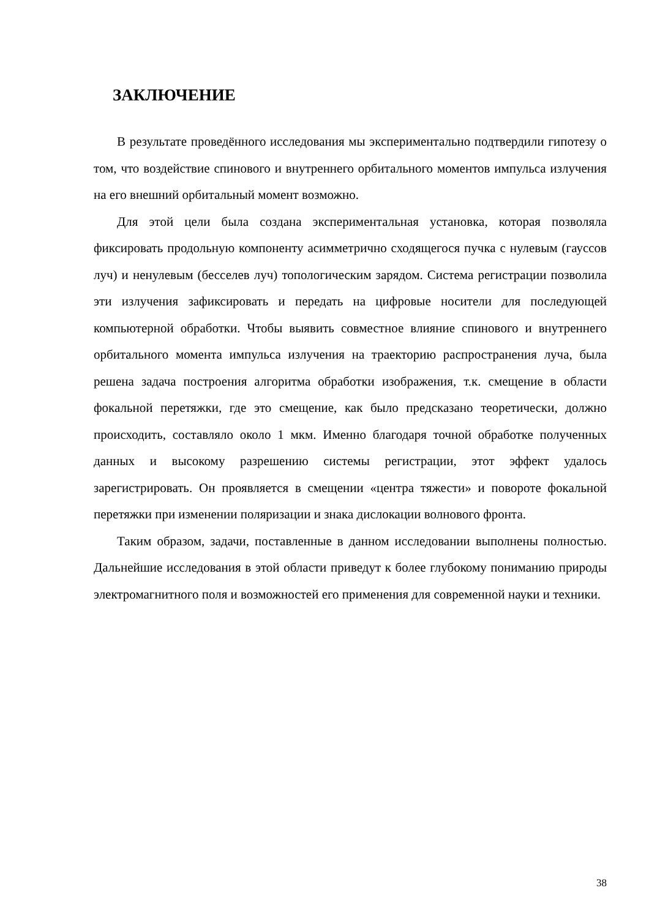ЗАКЛЮЧЕНИЕ
В результате проведённого исследования мы экспериментально подтвердили гипотезу о том, что воздействие спинового и внутреннего орбитального моментов импульса излучения на его внешний орбитальный момент возможно.
Для этой цели была создана экспериментальная установка, которая позволяла фиксировать продольную компоненту асимметрично сходящегося пучка с нулевым (гауссов луч) и ненулевым (бесселев луч) топологическим зарядом. Система регистрации позволила эти излучения зафиксировать и передать на цифровые носители для последующей компьютерной обработки. Чтобы выявить совместное влияние спинового и внутреннего орбитального момента импульса излучения на траекторию распространения луча, была решена задача построения алгоритма обработки изображения, т.к. смещение в области фокальной перетяжки, где это смещение, как было предсказано теоретически, должно происходить, составляло около 1 мкм. Именно благодаря точной обработке полученных данных и высокому разрешению системы регистрации, этот эффект удалось зарегистрировать. Он проявляется в смещении «центра тяжести» и повороте фокальной перетяжки при изменении поляризации и знака дислокации волнового фронта.
Таким образом, задачи, поставленные в данном исследовании выполнены полностью. Дальнейшие исследования в этой области приведут к более глубокому пониманию природы электромагнитного поля и возможностей его применения для современной науки и техники.
38